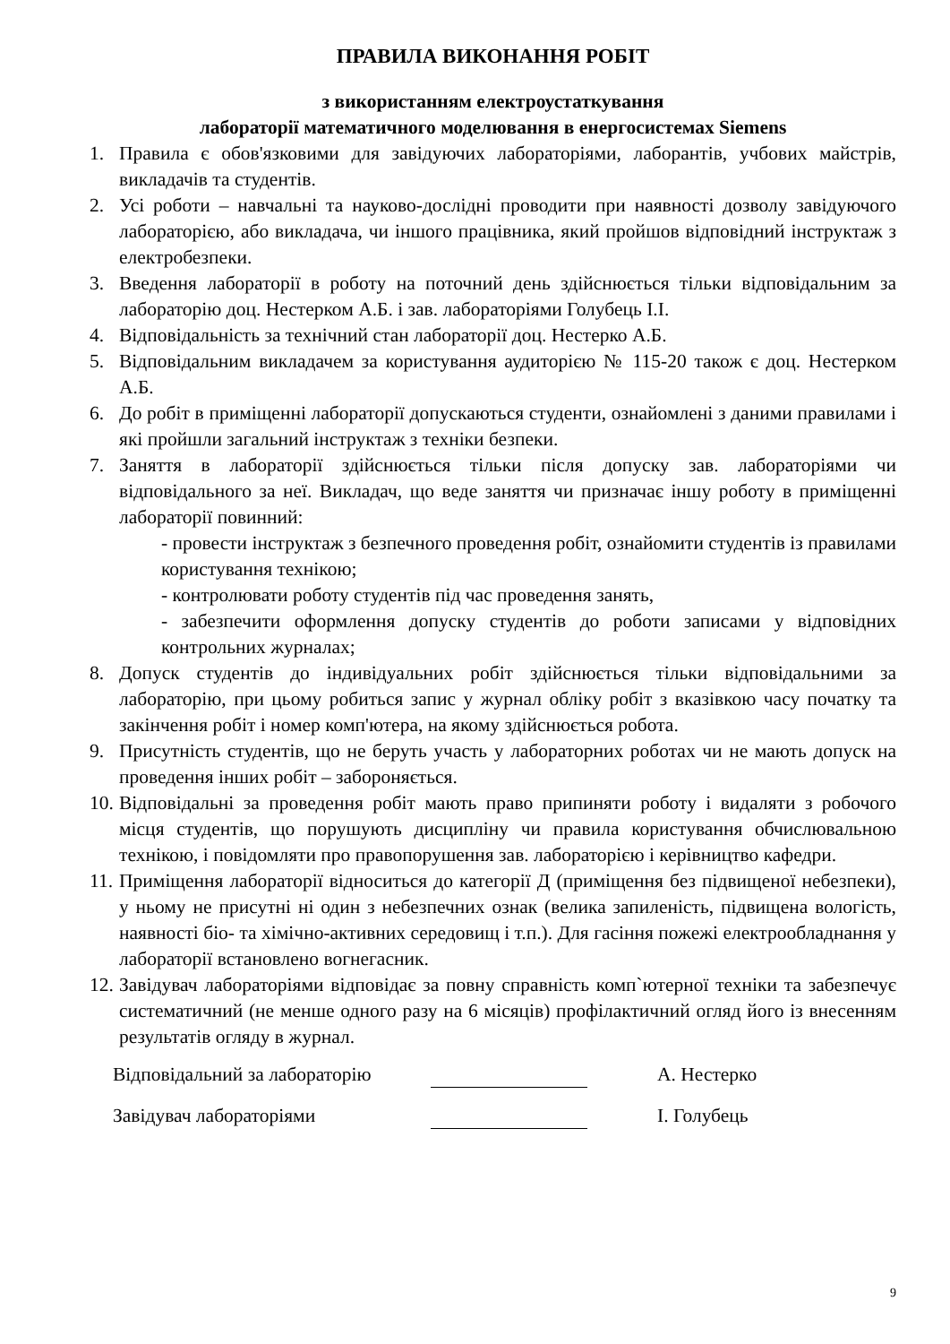ПРАВИЛА ВИКОНАННЯ РОБІТ
з використанням електроустаткування
лабораторії математичного моделювання в енергосистемах Siemens
1. Правила є обов'язковими для завідуючих лабораторіями, лаборантів, учбових майстрів, викладачів та студентів.
2. Усі роботи – навчальні та науково-дослідні проводити при наявності дозволу завідуючого лабораторією, або викладача, чи іншого працівника, який пройшов відповідний інструктаж з електробезпеки.
3. Введення лабораторії в роботу на поточний день здійснюється тільки відповідальним за лабораторію доц. Нестерком А.Б. і зав. лабораторіями Голубець І.І.
4. Відповідальність за технічний стан лабораторії доц. Нестерко А.Б.
5. Відповідальним викладачем за користування аудиторією № 115-20 також є доц. Нестерком А.Б.
6. До робіт в приміщенні лабораторії допускаються студенти, ознайомлені з даними правилами і які пройшли загальний інструктаж з техніки безпеки.
7. Заняття в лабораторії здійснюється тільки після допуску зав. лабораторіями чи відповідального за неї. Викладач, що веде заняття чи призначає іншу роботу в приміщенні лабораторії повинний:
- провести інструктаж з безпечного проведення робіт, ознайомити студентів із правилами користування технікою;
- контролювати роботу студентів під час проведення занять,
- забезпечити оформлення допуску студентів до роботи записами у відповідних контрольних журналах;
8. Допуск студентів до індивідуальних робіт здійснюється тільки відповідальними за лабораторію, при цьому робиться запис у журнал обліку робіт з вказівкою часу початку та закінчення робіт і номер комп'ютера, на якому здійснюється робота.
9. Присутність студентів, що не беруть участь у лабораторних роботах чи не мають допуск на проведення інших робіт – забороняється.
10. Відповідальні за проведення робіт мають право припиняти роботу і видаляти з робочого місця студентів, що порушують дисципліну чи правила користування обчислювальною технікою, і повідомляти про правопорушення зав. лабораторією і керівництво кафедри.
11. Приміщення лабораторії відноситься до категорії Д (приміщення без підвищеної небезпеки), у ньому не присутні ні один з небезпечних ознак (велика запиленість, підвищена вологість, наявності біо- та хімічно-активних середовищ і т.п.). Для гасіння пожежі електрообладнання у лабораторії встановлено вогнегасник.
12. Завідувач лабораторіями відповідає за повну справність комп`ютерної техніки та забезпечує систематичний (не менше одного разу на 6 місяців) профілактичний огляд його із внесенням результатів огляду в журнал.
Відповідальний за лабораторію А. Нестерко
Завідувач лабораторіями І. Голубець
9